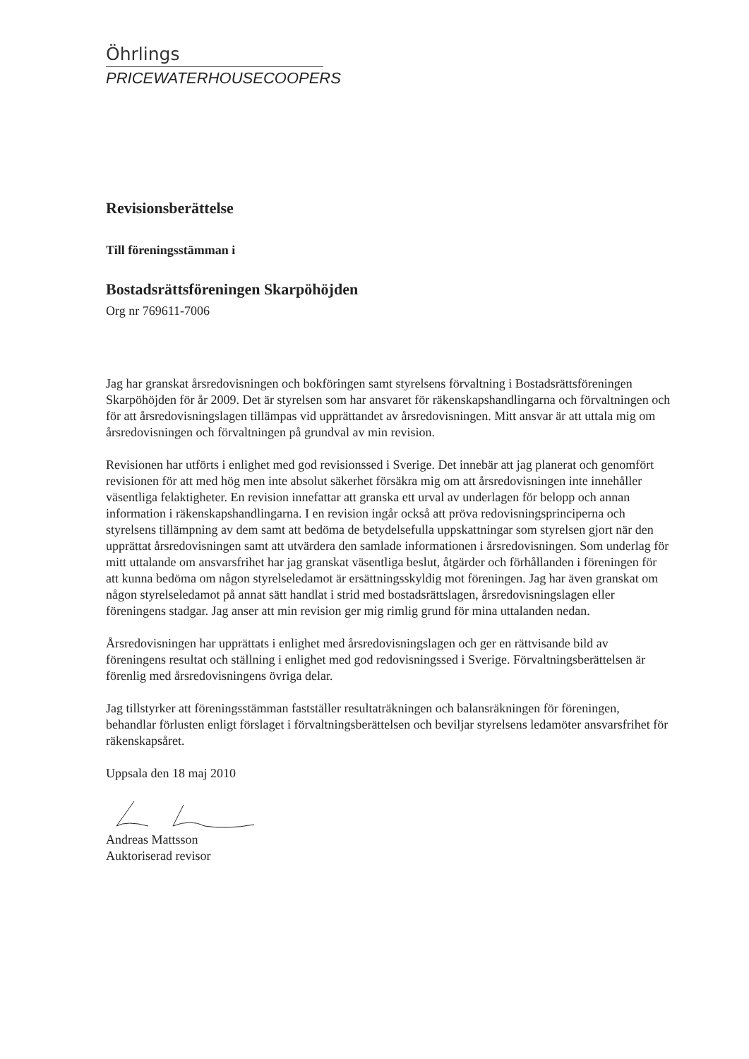Öhrlings
PRICEWATERHOUSECOOPERS
Revisionsberättelse
Till föreningsstämman i
Bostadsrättsföreningen Skarpöhöjden
Org nr 769611-7006
Jag har granskat årsredovisningen och bokföringen samt styrelsens förvaltning i Bostadsrättsföreningen Skarpöhöjden för år 2009. Det är styrelsen som har ansvaret för räkenskapshandlingarna och förvaltningen och för att årsredovisningslagen tillämpas vid upprättandet av årsredovisningen. Mitt ansvar är att uttala mig om årsredovisningen och förvaltningen på grundval av min revision.
Revisionen har utförts i enlighet med god revisionssed i Sverige. Det innebär att jag planerat och genomfört revisionen för att med hög men inte absolut säkerhet försäkra mig om att årsredovisningen inte innehåller väsentliga felaktigheter. En revision innefattar att granska ett urval av underlagen för belopp och annan information i räkenskapshandlingarna. I en revision ingår också att pröva redovisningsprinciperna och styrelsens tillämpning av dem samt att bedöma de betydelsefulla uppskattningar som styrelsen gjort när den upprättat årsredovisningen samt att utvärdera den samlade informationen i årsredovisningen. Som underlag för mitt uttalande om ansvarsfrihet har jag granskat väsentliga beslut, åtgärder och förhållanden i föreningen för att kunna bedöma om någon styrelseledamot är ersättningsskyldig mot föreningen. Jag har även granskat om någon styrelseledamot på annat sätt handlat i strid med bostadsrättslagen, årsredovisningslagen eller föreningens stadgar. Jag anser att min revision ger mig rimlig grund för mina uttalanden nedan.
Årsredovisningen har upprättats i enlighet med årsredovisningslagen och ger en rättvisande bild av föreningens resultat och ställning i enlighet med god redovisningssed i Sverige. Förvaltningsberättelsen är förenlig med årsredovisningens övriga delar.
Jag tillstyrker att föreningsstämman fastställer resultaträkningen och balansräkningen för föreningen, behandlar förlusten enligt förslaget i förvaltningsberättelsen och beviljar styrelsens ledamöter ansvarsfrihet för räkenskapsåret.
Uppsala den 18 maj 2010
Andreas Mattsson
Auktoriserad revisor